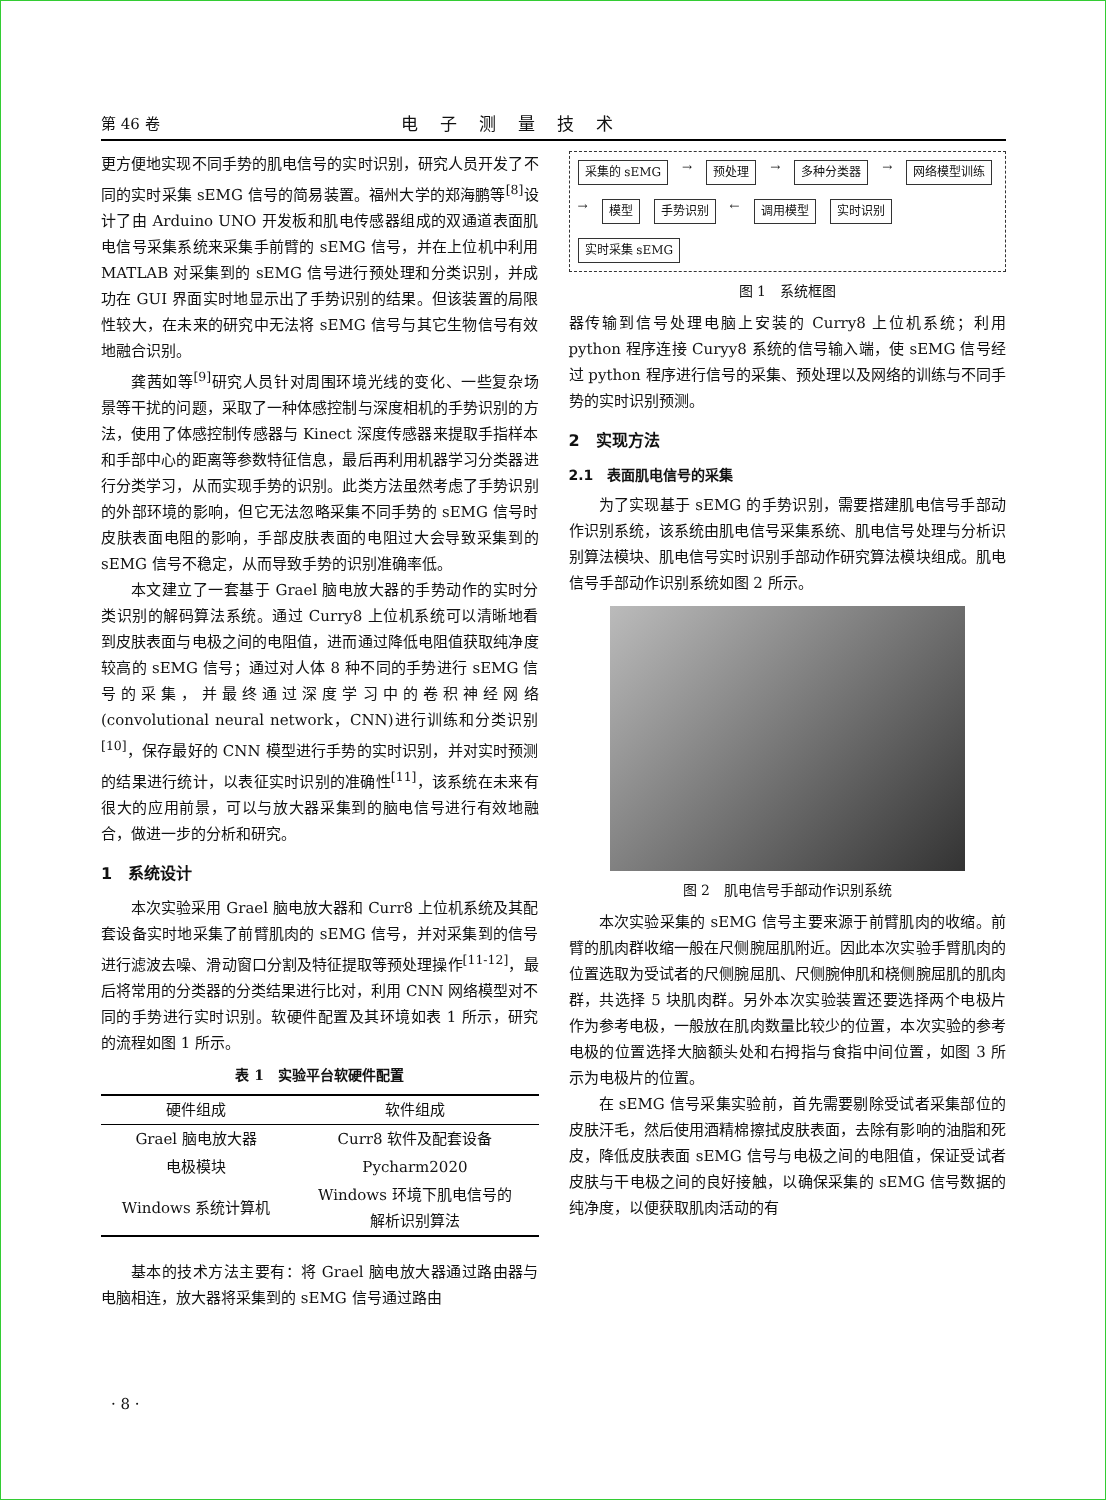第 46 卷 电子测量技术
更方便地实现不同手势的肌电信号的实时识别，研究人员开发了不同的实时采集 sEMG 信号的简易装置。福州大学的郑海鹏等<sup>[8]</sup>设计了由 Arduino UNO 开发板和肌电传感器组成的双通道表面肌电信号采集系统来采集手前臂的 sEMG 信号，并在上位机中利用 MATLAB 对采集到的 sEMG 信号进行预处理和分类识别，并成功在 GUI 界面实时地显示出了手势识别的结果。但该装置的局限性较大，在未来的研究中无法将 sEMG 信号与其它生物信号有效地融合识别。
龚茜如等<sup>[9]</sup>研究人员针对周围环境光线的变化、一些复杂场景等干扰的问题，采取了一种体感控制与深度相机的手势识别的方法，使用了体感控制传感器与 Kinect 深度传感器来提取手指样本和手部中心的距离等参数特征信息，最后再利用机器学习分类器进行分类学习，从而实现手势的识别。此类方法虽然考虑了手势识别的外部环境的影响，但它无法忽略采集不同手势的 sEMG 信号时皮肤表面电阻的影响，手部皮肤表面的电阻过大会导致采集到的 sEMG 信号不稳定，从而导致手势的识别准确率低。
本文建立了一套基于 Grael 脑电放大器的手势动作的实时分类识别的解码算法系统。通过 Curry8 上位机系统可以清晰地看到皮肤表面与电极之间的电阻值，进而通过降低电阻值获取纯净度较高的 sEMG 信号；通过对人体 8 种不同的手势进行 sEMG 信号的采集，并最终通过深度学习中的卷积神经网络(convolutional neural network，CNN)进行训练和分类识别<sup>[10]</sup>，保存最好的 CNN 模型进行手势的实时识别，并对实时预测的结果进行统计，以表征实时识别的准确性<sup>[11]</sup>，该系统在未来有很大的应用前景，可以与放大器采集到的脑电信号进行有效地融合，做进一步的分析和研究。
1　系统设计
本次实验采用 Grael 脑电放大器和 Curr8 上位机系统及其配套设备实时地采集了前臂肌肉的 sEMG 信号，并对采集到的信号进行滤波去噪、滑动窗口分割及特征提取等预处理操作<sup>[11-12]</sup>，最后将常用的分类器的分类结果进行比对，利用 CNN 网络模型对不同的手势进行实时识别。软硬件配置及其环境如表 1 所示，研究的流程如图 1 所示。
表 1　实验平台软硬件配置
| 硬件组成 | 软件组成 |
| --- | --- |
| Grael 脑电放大器 | Curr8 软件及配套设备 |
| 电极模块 | Pycharm2020 |
| Windows 系统计算机 | Windows 环境下肌电信号的 解析识别算法 |
基本的技术方法主要有：将 Grael 脑电放大器通过路由器与电脑相连，放大器将采集到的 sEMG 信号通过路由
采集的 sEMG → 预处理 → 多种分类器 → 网络模型训练 → 模型 手势识别 ← 调用模型 实时识别 实时采集 sEMG
图 1　系统框图
器传输到信号处理电脑上安装的 Curry8 上位机系统；利用 python 程序连接 Curyy8 系统的信号输入端，使 sEMG 信号经过 python 程序进行信号的采集、预处理以及网络的训练与不同手势的实时识别预测。
2　实现方法
2.1　表面肌电信号的采集
为了实现基于 sEMG 的手势识别，需要搭建肌电信号手部动作识别系统，该系统由肌电信号采集系统、肌电信号处理与分析识别算法模块、肌电信号实时识别手部动作研究算法模块组成。肌电信号手部动作识别系统如图 2 所示。
图 2　肌电信号手部动作识别系统
本次实验采集的 sEMG 信号主要来源于前臂肌肉的收缩。前臂的肌肉群收缩一般在尺侧腕屈肌附近。因此本次实验手臂肌肉的位置选取为受试者的尺侧腕屈肌、尺侧腕伸肌和桡侧腕屈肌的肌肉群，共选择 5 块肌肉群。另外本次实验装置还要选择两个电极片作为参考电极，一般放在肌肉数量比较少的位置，本次实验的参考电极的位置选择大脑额头处和右拇指与食指中间位置，如图 3 所示为电极片的位置。
在 sEMG 信号采集实验前，首先需要剔除受试者采集部位的皮肤汗毛，然后使用酒精棉擦拭皮肤表面，去除有影响的油脂和死皮，降低皮肤表面 sEMG 信号与电极之间的电阻值，保证受试者皮肤与干电极之间的良好接触，以确保采集的 sEMG 信号数据的纯净度，以便获取肌肉活动的有
· 8 ·